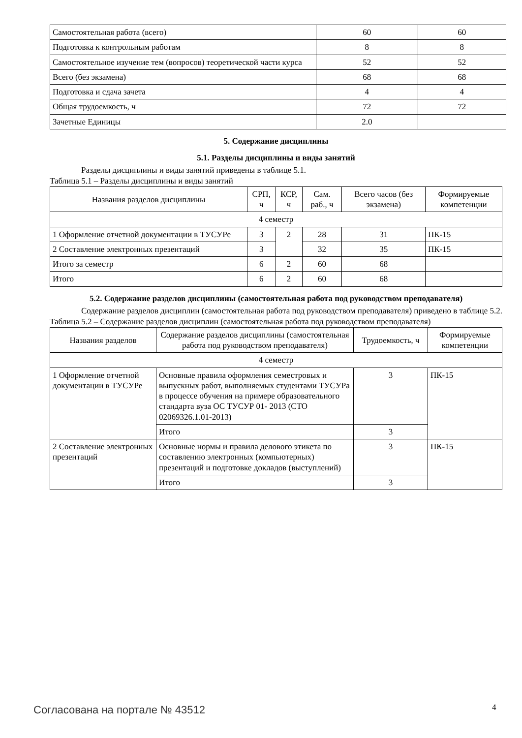| Самостоятельная работа (всего) | 60 | 60 |
| Подготовка к контрольным работам | 8 | 8 |
| Самостоятельное изучение тем (вопросов) теоретической части курса | 52 | 52 |
| Всего (без экзамена) | 68 | 68 |
| Подготовка и сдача зачета | 4 | 4 |
| Общая трудоемкость, ч | 72 | 72 |
| Зачетные Единицы | 2.0 | |
5. Содержание дисциплины
5.1. Разделы дисциплины и виды занятий
Разделы дисциплины и виды занятий приведены в таблице 5.1.
Таблица 5.1 – Разделы дисциплины и виды занятий
| Названия разделов дисциплины | СРП, ч | КСР, ч | Сам. раб., ч | Всего часов (без экзамена) | Формируемые компетенции |
| --- | --- | --- | --- | --- | --- |
| 4 семестр | | | | | |
| 1 Оформление отчетной документации в ТУСУРе | 3 | 2 | 28 | 31 | ПК-15 |
| 2 Составление электронных презентаций | 3 | | 32 | 35 | ПК-15 |
| Итого за семестр | 6 | 2 | 60 | 68 | |
| Итого | 6 | 2 | 60 | 68 | |
5.2. Содержание разделов дисциплины (самостоятельная работа под руководством преподавателя)
Содержание разделов дисциплин (самостоятельная работа под руководством преподавателя) приведено в таблице 5.2.
Таблица 5.2 – Содержание разделов дисциплин (самостоятельная работа под руководством преподавателя)
| Названия разделов | Содержание разделов дисциплины (самостоятельная работа под руководством преподавателя) | Трудоемкость, ч | Формируемые компетенции |
| --- | --- | --- | --- |
| 4 семестр | | | |
| 1 Оформление отчетной документации в ТУСУРе | Основные правила оформления семестровых и выпускных работ, выполняемых студентами ТУСУРа в процессе обучения на примере образовательного стандарта вуза ОС ТУСУР 01- 2013 (СТО 02069326.1.01-2013) | 3 | ПК-15 |
| | Итого | 3 | |
| 2 Составление электронных презентаций | Основные нормы и правила делового этикета по составлению электронных (компьютерных) презентаций и подготовке докладов (выступлений) | 3 | ПК-15 |
| | Итого | 3 | |
Согласована на портале № 43512 4